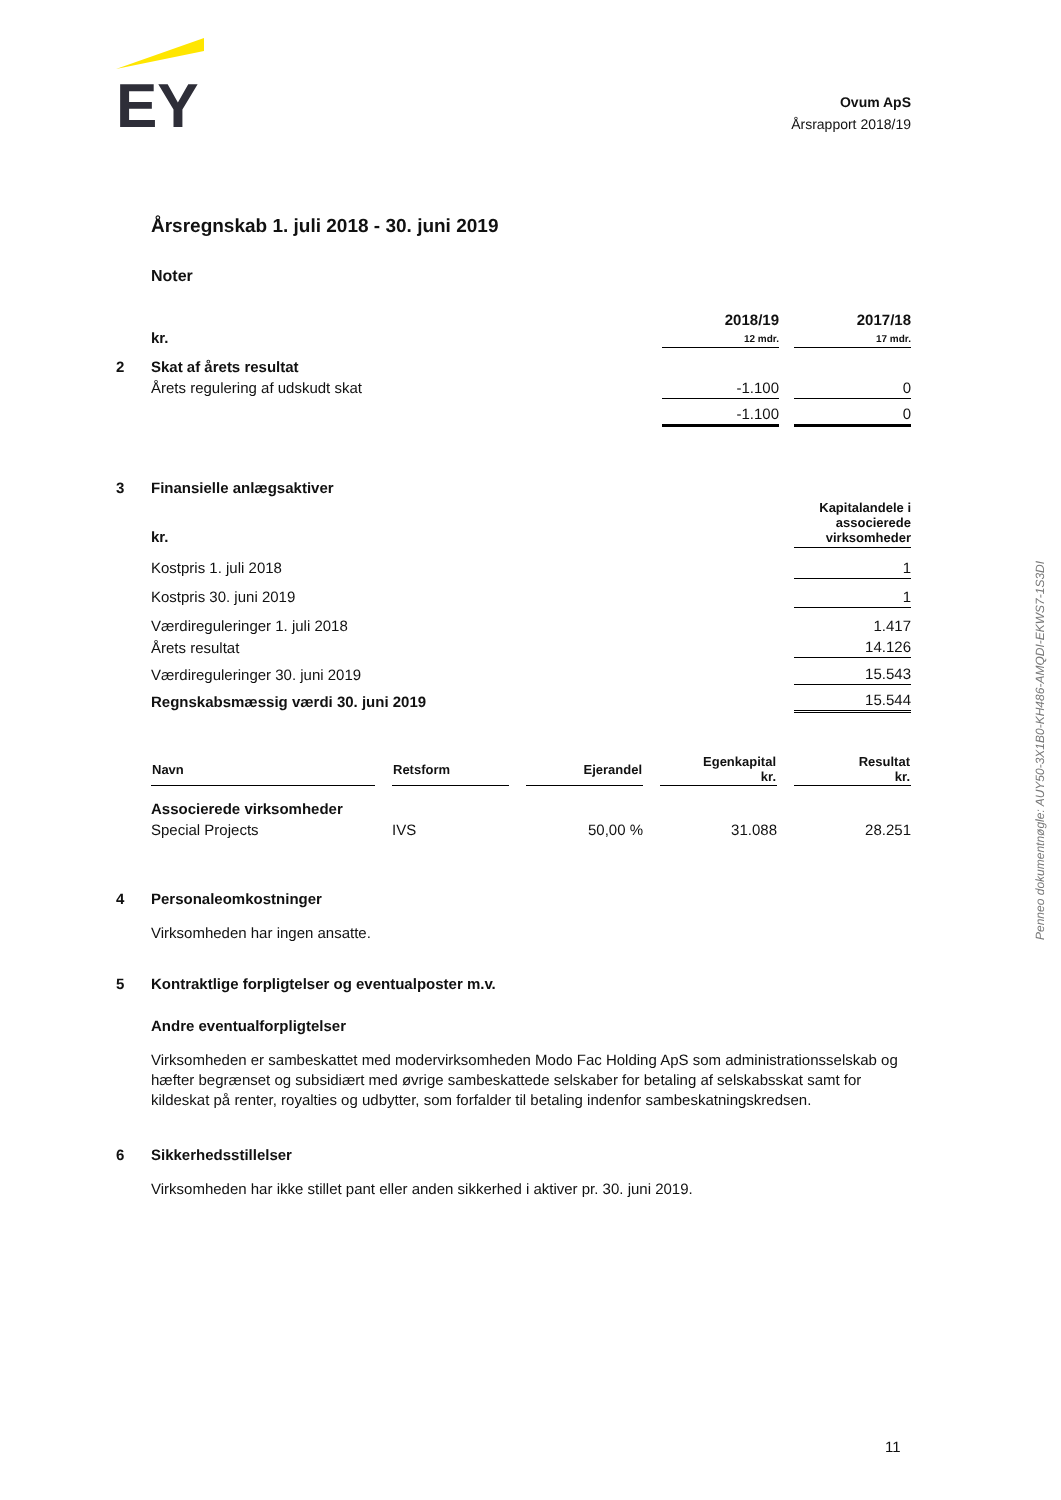EY
Ovum ApS
Årsrapport 2018/19
Årsregnskab 1. juli 2018 - 30. juni 2019
Noter
| | kr. | 2018/19 12 mdr. | | 2017/18 17 mdr. |
| 2 | Skat af årets resultat | | | |
| | Årets regulering af udskudt skat | -1.100 | | 0 |
| | | -1.100 | | 0 |
| 3 | Finansielle anlægsaktiver | |
| | kr. | Kapitalandele i associerede virksomheder |
| | Kostpris 1. juli 2018 | 1 |
| | Kostpris 30. juni 2019 | 1 |
| | Værdireguleringer 1. juli 2018 | 1.417 |
| | Årets resultat | 14.126 |
| | Værdireguleringer 30. juni 2019 | 15.543 |
| | Regnskabsmæssig værdi 30. juni 2019 | 15.544 |
| Navn | | Retsform | | Ejerandel | | Egenkapital kr. | | Resultat kr. |
| --- | --- | --- | --- | --- | --- | --- | --- | --- |
| Associerede virksomheder | | | | | | | | |
| Special Projects | | IVS | | 50,00 % | | 31.088 | | 28.251 |
| 4 | Personaleomkostninger |
Virksomheden har ingen ansatte.
| 5 | Kontraktlige forpligtelser og eventualposter m.v. |
Andre eventualforpligtelser
Virksomheden er sambeskattet med modervirksomheden Modo Fac Holding ApS som administrationsselskab og hæfter begrænset og subsidiært med øvrige sambeskattede selskaber for betaling af selskabsskat samt for kildeskat på renter, royalties og udbytter, som forfalder til betaling indenfor sambeskatningskredsen.
| 6 | Sikkerhedsstillelser |
Virksomheden har ikke stillet pant eller anden sikkerhed i aktiver pr. 30. juni 2019.
11
Penneo dokumentnøgle: AUY50-3X1B0-KH486-AMQDI-EKWS7-1S3DI